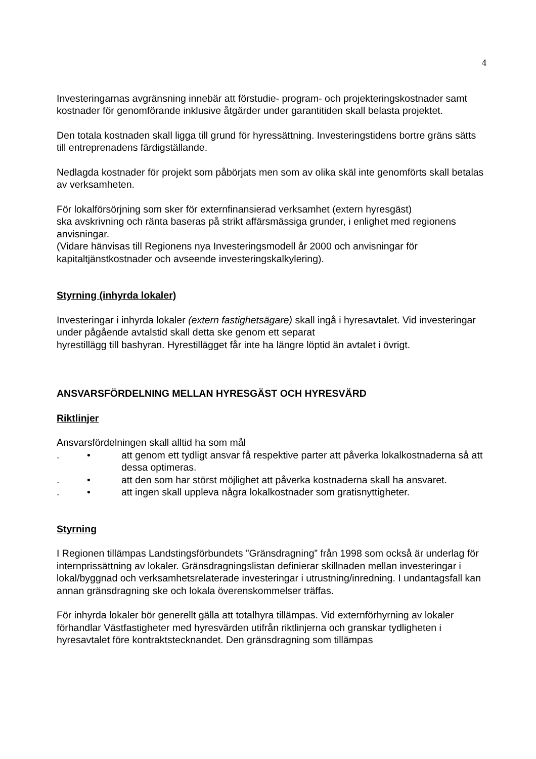4
Investeringarnas avgränsning innebär att förstudie- program- och projekteringskostnader samt kostnader för genomförande inklusive åtgärder under garantitiden skall belasta projektet.
Den totala kostnaden skall ligga till grund för hyressättning. Investeringstidens bortre gräns sätts till entreprenadens färdigställande.
Nedlagda kostnader för projekt som påbörjats men som av olika skäl inte genomförts skall betalas av verksamheten.
För lokalförsörjning som sker för externfinansierad verksamhet (extern hyresgäst)
ska avskrivning och ränta baseras på strikt affärsmässiga grunder, i enlighet med regionens anvisningar.
(Vidare hänvisas till Regionens nya Investeringsmodell år 2000 och anvisningar för kapitaltjänstkostnader och avseende investeringskalkylering).
Styrning (inhyrda lokaler)
Investeringar i inhyrda lokaler (extern fastighetsägare) skall ingå i hyresavtalet. Vid investeringar under pågående avtalstid skall detta ske genom ett separat
hyrestillägg till bashyran. Hyrestillägget får inte ha längre löptid än avtalet i övrigt.
ANSVARSFÖRDELNING MELLAN HYRESGÄST OCH HYRESVÄRD
Riktlinjer
Ansvarsfördelningen skall alltid ha som mål
. • att genom ett tydligt ansvar få respektive parter att påverka lokalkostnaderna så att dessa optimeras.
. • att den som har störst möjlighet att påverka kostnaderna skall ha ansvaret.
. • att ingen skall uppleva några lokalkostnader som gratisnyttigheter.
Styrning
I Regionen tillämpas Landstingsförbundets ”Gränsdragning” från 1998 som också är underlag för internprissättning av lokaler. Gränsdragningslistan definierar skillnaden mellan investeringar i lokal/byggnad och verksamhetsrelaterade investeringar i utrustning/inredning. I undantagsfall kan annan gränsdragning ske och lokala överenskommelser träffas.
För inhyrda lokaler bör generellt gälla att totalhyra tillämpas. Vid externförhyrning av lokaler förhandlar Västfastigheter med hyresvärden utifrån riktlinjerna och granskar tydligheten i hyresavtalet före kontraktstecknandet. Den gränsdragning som tillämpas